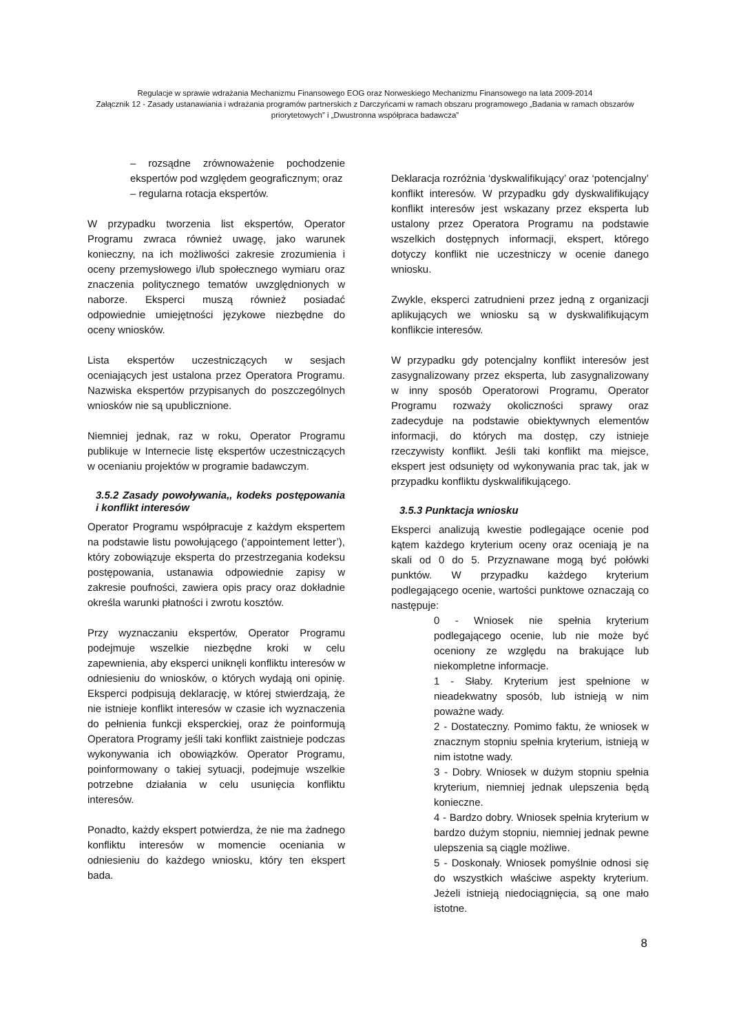Regulacje w sprawie wdrażania Mechanizmu Finansowego EOG oraz Norweskiego Mechanizmu Finansowego na lata 2009-2014
Załącznik 12 - Zasady ustanawiania i wdrażania programów partnerskich z Darczyńcami w ramach obszaru programowego „Badania w ramach obszarów priorytetowych” i „Dwustronna współpraca badawcza”
– rozsądne zrównoważenie pochodzenie ekspertów pod względem geograficznym; oraz
– regularna rotacja ekspertów.
W przypadku tworzenia list ekspertów, Operator Programu zwraca również uwagę, jako warunek konieczny, na ich możliwości zakresie zrozumienia i oceny przemysłowego i/lub społecznego wymiaru oraz znaczenia politycznego tematów uwzględnionych w naborze. Eksperci muszą również posiadać odpowiednie umiejętności językowe niezbędne do oceny wniosków.
Lista ekspertów uczestniczących w sesjach oceniających jest ustalona przez Operatora Programu. Nazwiska ekspertów przypisanych do poszczególnych wniosków nie są upublicznione.
Niemniej jednak, raz w roku, Operator Programu publikuje w Internecie listę ekspertów uczestniczących w ocenianiu projektów w programie badawczym.
3.5.2 Zasady powoływania,, kodeks postępowania i konflikt interesów
Operator Programu współpracuje z każdym ekspertem na podstawie listu powołującego (‘appointement letter’), który zobowiązuje eksperta do przestrzegania kodeksu postępowania, ustanawia odpowiednie zapisy w zakresie poufności, zawiera opis pracy oraz dokładnie określa warunki płatności i zwrotu kosztów.
Przy wyznaczaniu ekspertów, Operator Programu podejmuje wszelkie niezbędne kroki w celu zapewnienia, aby eksperci uniknęli konfliktu interesów w odniesieniu do wniosków, o których wydają oni opinię. Eksperci podpisują deklarację, w której stwierdzają, że nie istnieje konflikt interesów w czasie ich wyznaczenia do pełnienia funkcji eksperckiej, oraz że poinformują Operatora Programy jeśli taki konflikt zaistnieje podczas wykonywania ich obowiązków. Operator Programu, poinformowany o takiej sytuacji, podejmuje wszelkie potrzebne działania w celu usunięcia konfliktu interesów.
Ponadto, każdy ekspert potwierdza, że nie ma żadnego konfliktu interesów w momencie oceniania w odniesieniu do każdego wniosku, który ten ekspert bada.
Deklaracja rozróżnia ‘dyskwalifikujący’ oraz ‘potencjalny’ konflikt interesów. W przypadku gdy dyskwalifikujący konflikt interesów jest wskazany przez eksperta lub ustalony przez Operatora Programu na podstawie wszelkich dostępnych informacji, ekspert, którego dotyczy konflikt nie uczestniczy w ocenie danego wniosku.
Zwykle, eksperci zatrudnieni przez jedną z organizacji aplikujących we wniosku są w dyskwalifikującym konflikcie interesów.
W przypadku gdy potencjalny konflikt interesów jest zasygnalizowany przez eksperta, lub zasygnalizowany w inny sposób Operatorowi Programu, Operator Programu rozważy okoliczności sprawy oraz zadecyduje na podstawie obiektywnych elementów informacji, do których ma dostęp, czy istnieje rzeczywisty konflikt. Jeśli taki konflikt ma miejsce, ekspert jest odsunięty od wykonywania prac tak, jak w przypadku konfliktu dyskwalifikującego.
3.5.3 Punktacja wniosku
Eksperci analizują kwestie podlegające ocenie pod kątem każdego kryterium oceny oraz oceniają je na skali od 0 do 5. Przyznawane mogą być połówki punktów. W przypadku każdego kryterium podlegającego ocenie, wartości punktowe oznaczają co następuje:
0 - Wniosek nie spełnia kryterium podlegającego ocenie, lub nie może być oceniony ze względu na brakujące lub niekompletne informacje.
1 - Słaby. Kryterium jest spełnione w nieadekwatny sposób, lub istnieją w nim poważne wady.
2 - Dostateczny. Pomimo faktu, że wniosek w znacznym stopniu spełnia kryterium, istnieją w nim istotne wady.
3 - Dobry. Wniosek w dużym stopniu spełnia kryterium, niemniej jednak ulepszenia będą konieczne.
4 - Bardzo dobry. Wniosek spełnia kryterium w bardzo dużym stopniu, niemniej jednak pewne ulepszenia są ciągle możliwe.
5 - Doskonały. Wniosek pomyślnie odnosi się do wszystkich właściwe aspekty kryterium. Jeżeli istnieją niedociągnięcia, są one mało istotne.
8